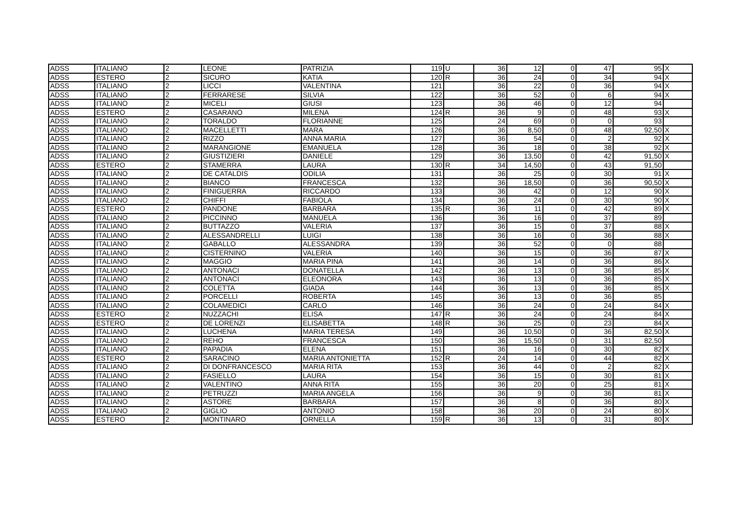| ADSS | ITALIANO | 2 | LEONE | PATRIZIA | 119 | U | 36 | 12 | 0 | 47 | 95 | X |
| ADSS | ESTERO | 2 | SICURO | KATIA | 120 | R | 36 | 24 | 0 | 34 | 94 | X |
| ADSS | ITALIANO | 2 | LICCI | VALENTINA | 121 | | 36 | 22 | 0 | 36 | 94 | X |
| ADSS | ITALIANO | 2 | FERRARESE | SILVIA | 122 | | 36 | 52 | 0 | 6 | 94 | X |
| ADSS | ITALIANO | 2 | MICELI | GIUSI | 123 | | 36 | 46 | 0 | 12 | 94 | |
| ADSS | ESTERO | 2 | CASARANO | MILENA | 124 | R | 36 | 9 | 0 | 48 | 93 | X |
| ADSS | ITALIANO | 2 | TORALDO | FLORIANNE | 125 | | 24 | 69 | 0 | 0 | 93 | |
| ADSS | ITALIANO | 2 | MACELLETTI | MARA | 126 | | 36 | 8,50 | 0 | 48 | 92,50 | X |
| ADSS | ITALIANO | 2 | RIZZO | ANNA MARIA | 127 | | 36 | 54 | 0 | 2 | 92 | X |
| ADSS | ITALIANO | 2 | MARANGIONE | EMANUELA | 128 | | 36 | 18 | 0 | 38 | 92 | X |
| ADSS | ITALIANO | 2 | GIUSTIZIERI | DANIELE | 129 | | 36 | 13,50 | 0 | 42 | 91,50 | X |
| ADSS | ESTERO | 2 | STAMERRA | LAURA | 130 | R | 34 | 14,50 | 0 | 43 | 91,50 | |
| ADSS | ITALIANO | 2 | DE CATALDIS | ODILIA | 131 | | 36 | 25 | 0 | 30 | 91 | X |
| ADSS | ITALIANO | 2 | BIANCO | FRANCESCA | 132 | | 36 | 18,50 | 0 | 36 | 90,50 | X |
| ADSS | ITALIANO | 2 | FINIGUERRA | RICCARDO | 133 | | 36 | 42 | 0 | 12 | 90 | X |
| ADSS | ITALIANO | 2 | CHIFFI | FABIOLA | 134 | | 36 | 24 | 0 | 30 | 90 | X |
| ADSS | ESTERO | 2 | PANDONE | BARBARA | 135 | R | 36 | 11 | 0 | 42 | 89 | X |
| ADSS | ITALIANO | 2 | PICCINNO | MANUELA | 136 | | 36 | 16 | 0 | 37 | 89 | |
| ADSS | ITALIANO | 2 | BUTTAZZO | VALERIA | 137 | | 36 | 15 | 0 | 37 | 88 | X |
| ADSS | ITALIANO | 2 | ALESSANDRELLI | LUIGI | 138 | | 36 | 16 | 0 | 36 | 88 | X |
| ADSS | ITALIANO | 2 | GABALLO | ALESSANDRA | 139 | | 36 | 52 | 0 | 0 | 88 | |
| ADSS | ITALIANO | 2 | CISTERNINO | VALERIA | 140 | | 36 | 15 | 0 | 36 | 87 | X |
| ADSS | ITALIANO | 2 | MAGGIO | MARIA PINA | 141 | | 36 | 14 | 0 | 36 | 86 | X |
| ADSS | ITALIANO | 2 | ANTONACI | DONATELLA | 142 | | 36 | 13 | 0 | 36 | 85 | X |
| ADSS | ITALIANO | 2 | ANTONACI | ELEONORA | 143 | | 36 | 13 | 0 | 36 | 85 | X |
| ADSS | ITALIANO | 2 | COLETTA | GIADA | 144 | | 36 | 13 | 0 | 36 | 85 | X |
| ADSS | ITALIANO | 2 | PORCELLI | ROBERTA | 145 | | 36 | 13 | 0 | 36 | 85 | |
| ADSS | ITALIANO | 2 | COLAMEDICI | CARLO | 146 | | 36 | 24 | 0 | 24 | 84 | X |
| ADSS | ESTERO | 2 | NUZZACHI | ELISA | 147 | R | 36 | 24 | 0 | 24 | 84 | X |
| ADSS | ESTERO | 2 | DE LORENZI | ELISABETTA | 148 | R | 36 | 25 | 0 | 23 | 84 | X |
| ADSS | ITALIANO | 2 | LUCHENA | MARIA TERESA | 149 | | 36 | 10,50 | 0 | 36 | 82,50 | X |
| ADSS | ITALIANO | 2 | REHO | FRANCESCA | 150 | | 36 | 15,50 | 0 | 31 | 82,50 | |
| ADSS | ITALIANO | 2 | PAPADIA | ELENA | 151 | | 36 | 16 | 0 | 30 | 82 | X |
| ADSS | ESTERO | 2 | SARACINO | MARIA ANTONIETTA | 152 | R | 24 | 14 | 0 | 44 | 82 | X |
| ADSS | ITALIANO | 2 | DI DONFRANCESCO | MARIA RITA | 153 | | 36 | 44 | 0 | 2 | 82 | X |
| ADSS | ITALIANO | 2 | FASIELLO | LAURA | 154 | | 36 | 15 | 0 | 30 | 81 | X |
| ADSS | ITALIANO | 2 | VALENTINO | ANNA RITA | 155 | | 36 | 20 | 0 | 25 | 81 | X |
| ADSS | ITALIANO | 2 | PETRUZZI | MARIA ANGELA | 156 | | 36 | 9 | 0 | 36 | 81 | X |
| ADSS | ITALIANO | 2 | ASTORE | BARBARA | 157 | | 36 | 8 | 0 | 36 | 80 | X |
| ADSS | ITALIANO | 2 | GIGLIO | ANTONIO | 158 | | 36 | 20 | 0 | 24 | 80 | X |
| ADSS | ESTERO | 2 | MONTINARO | ORNELLA | 159 | R | 36 | 13 | 0 | 31 | 80 | X |